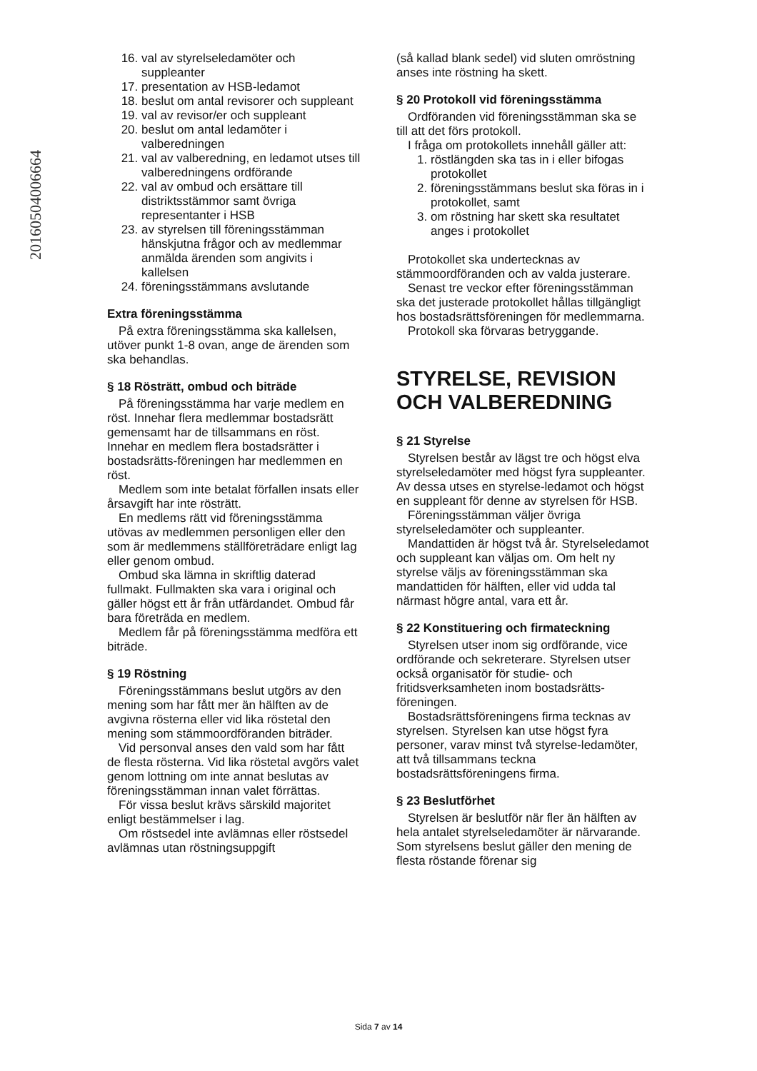20160504006664
16. val av styrelseledamöter och suppleanter
17. presentation av HSB-ledamot
18. beslut om antal revisorer och suppleant
19. val av revisor/er och suppleant
20. beslut om antal ledamöter i valberedningen
21. val av valberedning, en ledamot utses till valberedningens ordförande
22. val av ombud och ersättare till distriktsstämmor samt övriga representanter i HSB
23. av styrelsen till föreningsstämman hänskjutna frågor och av medlemmar anmälda ärenden som angivits i kallelsen
24. föreningsstämmans avslutande
Extra föreningsstämma
På extra föreningsstämma ska kallelsen, utöver punkt 1-8 ovan, ange de ärenden som ska behandlas.
§ 18 Rösträtt, ombud och biträde
På föreningsstämma har varje medlem en röst. Innehar flera medlemmar bostadsrätt gemensamt har de tillsammans en röst. Innehar en medlem flera bostadsrätter i bostadsrätts-föreningen har medlemmen en röst.
Medlem som inte betalat förfallen insats eller årsavgift har inte rösträtt.
En medlems rätt vid föreningsstämma utövas av medlemmen personligen eller den som är medlemmens ställföreträdare enligt lag eller genom ombud.
Ombud ska lämna in skriftlig daterad fullmakt. Fullmakten ska vara i original och gäller högst ett år från utfärdandet. Ombud får bara företräda en medlem.
Medlem får på föreningsstämma medföra ett biträde.
§ 19 Röstning
Föreningsstämmans beslut utgörs av den mening som har fått mer än hälften av de avgivna rösterna eller vid lika röstetal den mening som stämmoordföranden biträder.
Vid personval anses den vald som har fått de flesta rösterna. Vid lika röstetal avgörs valet genom lottning om inte annat beslutas av föreningsstämman innan valet förrättas.
För vissa beslut krävs särskild majoritet enligt bestämmelser i lag.
Om röstsedel inte avlämnas eller röstsedel avlämnas utan röstningsuppgift
(så kallad blank sedel) vid sluten omröstning anses inte röstning ha skett.
§ 20 Protokoll vid föreningsstämma
Ordföranden vid föreningsstämman ska se till att det förs protokoll.
I fråga om protokollets innehåll gäller att:
1. röstlängden ska tas in i eller bifogas protokollet
2. föreningsstämmans beslut ska föras in i protokollet, samt
3. om röstning har skett ska resultatet anges i protokollet
Protokollet ska undertecknas av stämmoordföranden och av valda justerare.
Senast tre veckor efter föreningsstämman ska det justerade protokollet hållas tillgängligt hos bostadsrättsföreningen för medlemmarna.
Protokoll ska förvaras betryggande.
STYRELSE, REVISION OCH VALBEREDNING
§ 21 Styrelse
Styrelsen består av lägst tre och högst elva styrelseledamöter med högst fyra suppleanter. Av dessa utses en styrelse-ledamot och högst en suppleant för denne av styrelsen för HSB.
Föreningsstämman väljer övriga styrelseledamöter och suppleanter.
Mandattiden är högst två år. Styrelseledamot och suppleant kan väljas om. Om helt ny styrelse väljs av föreningsstämman ska mandattiden för hälften, eller vid udda tal närmast högre antal, vara ett år.
§ 22 Konstituering och firmateckning
Styrelsen utser inom sig ordförande, vice ordförande och sekreterare. Styrelsen utser också organisatör för studie- och fritidsverksamheten inom bostadsrätts-föreningen.
Bostadsrättsföreningens firma tecknas av styrelsen. Styrelsen kan utse högst fyra personer, varav minst två styrelse-ledamöter, att två tillsammans teckna bostadsrättsföreningens firma.
§ 23 Beslutförhet
Styrelsen är beslutför när fler än hälften av hela antalet styrelseledamöter är närvarande. Som styrelsens beslut gäller den mening de flesta röstande förenar sig
Sida 7 av 14